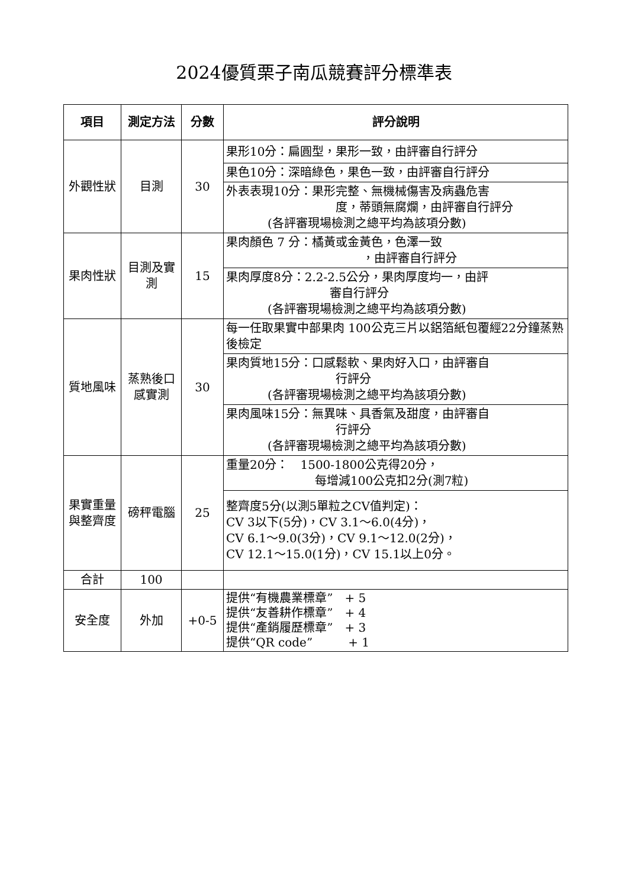2024優質栗子南瓜競賽評分標準表
| 項目 | 測定方法 | 分數 | 評分說明 |
| --- | --- | --- | --- |
| 外觀性狀 | 目測 | 30 | 果形10分：扁圓型，果形一致，由評審自行評分 |
| | | | 果色10分：深暗綠色，果色一致，由評審自行評分 |
| | | | 外表表現10分：果形完整、無機械傷害及病蟲危害 度，蒂頭無腐爛，由評審自行評分 (各評審現場檢測之總平均為該項分數) |
| 果肉性狀 | 目測及實測 | 15 | 果肉顏色 7 分：橘黃或金黃色，色澤一致 ，由評審自行評分 |
| | | | 果肉厚度8分：2.2-2.5公分，果肉厚度均一，由評 審自行評分 (各評審現場檢測之總平均為該項分數) |
| 質地風味 | 蒸熟後口感實測 | 30 | 每一任取果實中部果肉 100公克三片以鋁箔紙包覆經22分鐘蒸熟後檢定 |
| | | | 果肉質地15分：口感鬆軟、果肉好入口，由評審自 行評分 (各評審現場檢測之總平均為該項分數) |
| | | | 果肉風味15分：無異味、具香氣及甜度，由評審自 行評分 (各評審現場檢測之總平均為該項分數) |
| 果實重量與整齊度 | 磅秤電腦 | 25 | 重量20分： 1500-1800公克得20分， 每增減100公克扣2分(測7粒) |
| | | | 整齊度5分(以測5單粒之CV值判定)： CV 3以下(5分)，CV 3.1～6.0(4分)， CV 6.1～9.0(3分)，CV 9.1～12.0(2分)， CV 12.1～15.0(1分)，CV 15.1以上0分。 |
| 合計 | 100 | | |
| 安全度 | 外加 | +0-5 | 提供“有機農業標章” + 5 提供“友善耕作標章” + 4 提供“產銷履歷標章” + 3 提供“QR code” + 1 |